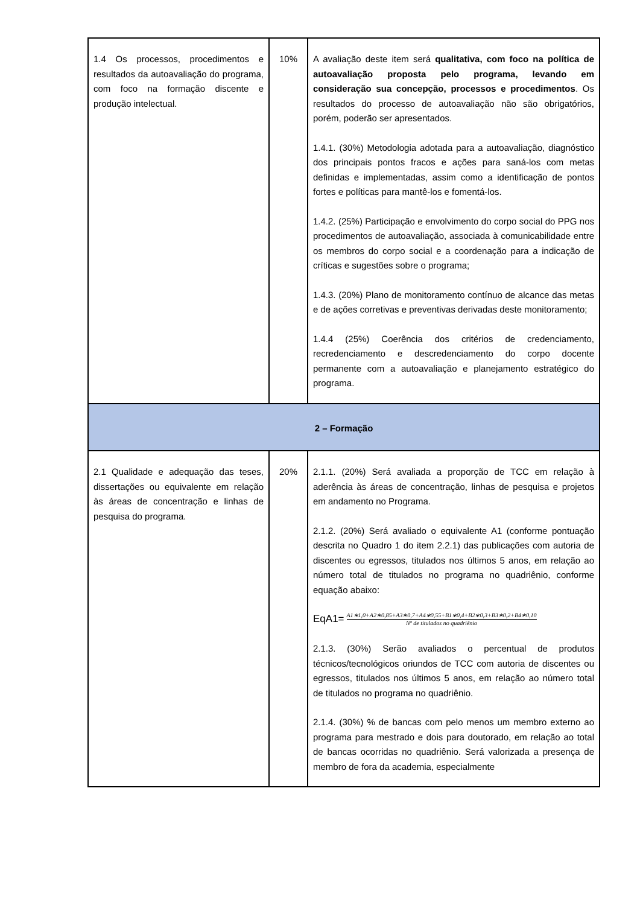| 1.4 Os processos, procedimentos e resultados da autoavaliação do programa, com foco na formação discente e produção intelectual. | 10% | A avaliação deste item será qualitativa, com foco na política de autoavaliação proposta pelo programa, levando em consideração sua concepção, processos e procedimentos . Os resultados do processo de autoavaliação não são obrigatórios, porém, poderão ser apresentados. 1.4.1. (30%) Metodologia adotada para a autoavaliação, diagnóstico dos principais pontos fracos e ações para saná-los com metas definidas e implementadas, assim como a identificação de pontos fortes e políticas para mantê-los e fomentá-los. 1.4.2. (25%) Participação e envolvimento do corpo social do PPG nos procedimentos de autoavaliação, associada à comunicabilidade entre os membros do corpo social e a coordenação para a indicação de críticas e sugestões sobre o programa; 1.4.3. (20%) Plano de monitoramento contínuo de alcance das metas e de ações corretivas e preventivas derivadas deste monitoramento; 1.4.4 (25%) Coerência dos critérios de credenciamento, recredenciamento e descredenciamento do corpo docente permanente com a autoavaliação e planejamento estratégico do programa. |
| 2 – Formação | | |
| 2.1 Qualidade e adequação das teses, dissertações ou equivalente em relação às áreas de concentração e linhas de pesquisa do programa. | 20% | 2.1.1. (20%) Será avaliada a proporção de TCC em relação à aderência às áreas de concentração, linhas de pesquisa e projetos em andamento no Programa. 2.1.2. (20%) Será avaliado o equivalente A1 (conforme pontuação descrita no Quadro 1 do item 2.2.1) das publicações com autoria de discentes ou egressos, titulados nos últimos 5 anos, em relação ao número total de titulados no programa no quadriênio, conforme equação abaixo: EqA1= A1∗1,0+A2∗0,85+A3∗0,7+A4∗0,55+B1∗0,4+B2∗0,3+B3∗0,2+B4∗0,10 Nº de titulados no quadriênio 2.1.3. (30%) Serão avaliados o percentual de produtos técnicos/tecnológicos oriundos de TCC com autoria de discentes ou egressos, titulados nos últimos 5 anos, em relação ao número total de titulados no programa no quadriênio. 2.1.4. (30%) % de bancas com pelo menos um membro externo ao programa para mestrado e dois para doutorado, em relação ao total de bancas ocorridas no quadriênio. Será valorizada a presença de membro de fora da academia, especialmente |